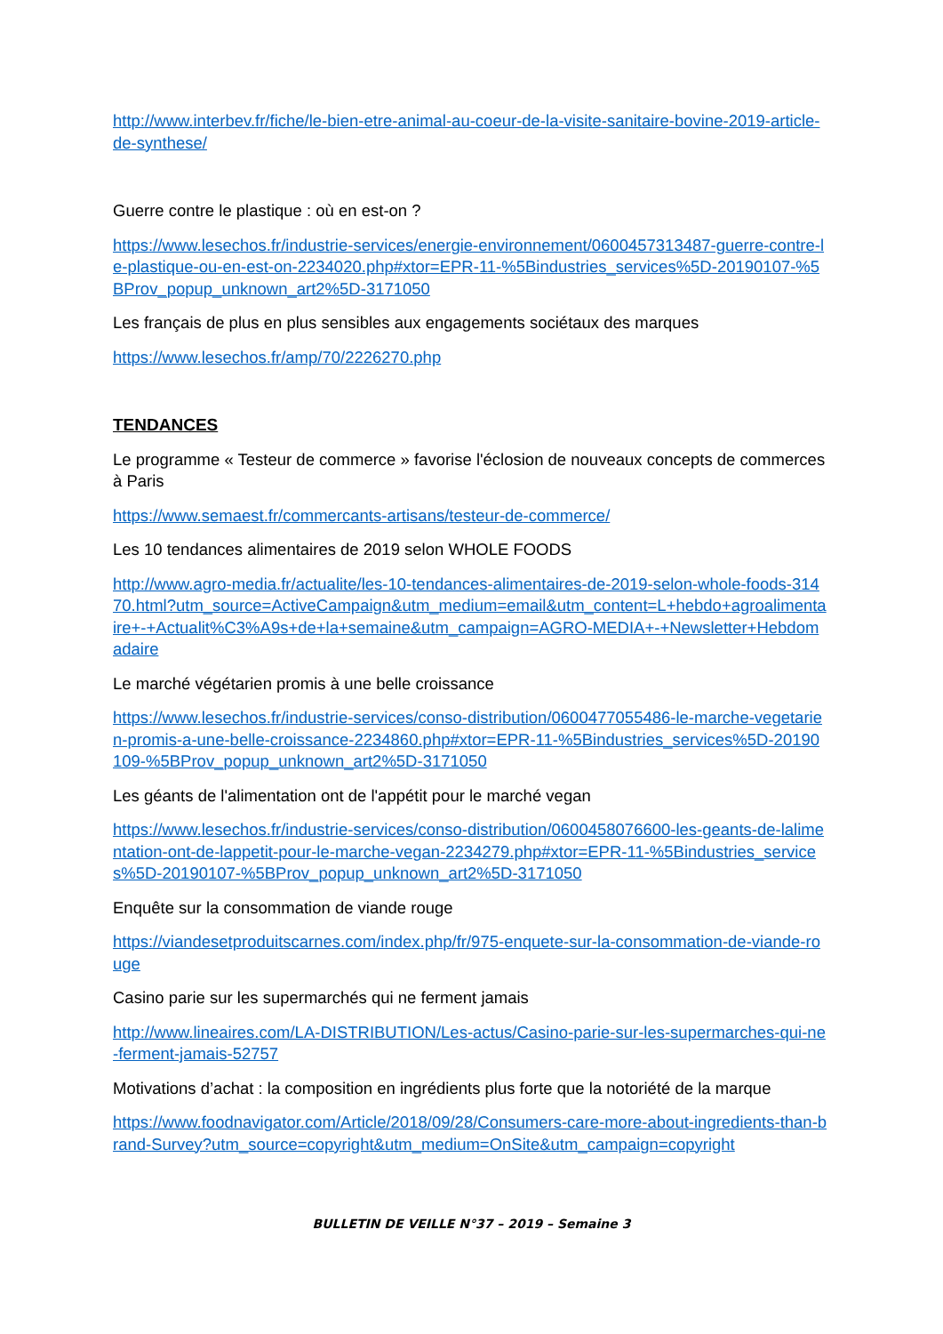http://www.interbev.fr/fiche/le-bien-etre-animal-au-coeur-de-la-visite-sanitaire-bovine-2019-article-de-synthese/
Guerre contre le plastique : où en est-on ?
https://www.lesechos.fr/industrie-services/energie-environnement/0600457313487-guerre-contre-le-plastique-ou-en-est-on-2234020.php#xtor=EPR-11-%5Bindustries_services%5D-20190107-%5BProv_popup_unknown_art2%5D-3171050
Les français de plus en plus sensibles aux engagements sociétaux des marques
https://www.lesechos.fr/amp/70/2226270.php
TENDANCES
Le programme « Testeur de commerce » favorise l'éclosion de nouveaux concepts de commerces à Paris
https://www.semaest.fr/commercants-artisans/testeur-de-commerce/
Les 10 tendances alimentaires de 2019 selon WHOLE FOODS
http://www.agro-media.fr/actualite/les-10-tendances-alimentaires-de-2019-selon-whole-foods-31470.html?utm_source=ActiveCampaign&utm_medium=email&utm_content=L+hebdo+agroalimentaire+-+Actualit%C3%A9s+de+la+semaine&utm_campaign=AGRO-MEDIA+-+Newsletter+Hebdomadaire
Le marché végétarien promis à une belle croissance
https://www.lesechos.fr/industrie-services/conso-distribution/0600477055486-le-marche-vegetarien-promis-a-une-belle-croissance-2234860.php#xtor=EPR-11-%5Bindustries_services%5D-20190109-%5BProv_popup_unknown_art2%5D-3171050
Les géants de l'alimentation ont de l'appétit pour le marché vegan
https://www.lesechos.fr/industrie-services/conso-distribution/0600458076600-les-geants-de-lalimentation-ont-de-lappetit-pour-le-marche-vegan-2234279.php#xtor=EPR-11-%5Bindustries_services%5D-20190107-%5BProv_popup_unknown_art2%5D-3171050
Enquête sur la consommation de viande rouge
https://viandesetproduitscarnes.com/index.php/fr/975-enquete-sur-la-consommation-de-viande-rouge
Casino parie sur les supermarchés qui ne ferment jamais
http://www.lineaires.com/LA-DISTRIBUTION/Les-actus/Casino-parie-sur-les-supermarches-qui-ne-ferment-jamais-52757
Motivations d’achat : la composition en ingrédients plus forte que la notoriété de la marque
https://www.foodnavigator.com/Article/2018/09/28/Consumers-care-more-about-ingredients-than-brand-Survey?utm_source=copyright&utm_medium=OnSite&utm_campaign=copyright
BULLETIN DE VEILLE N°37 – 2019 – Semaine 3